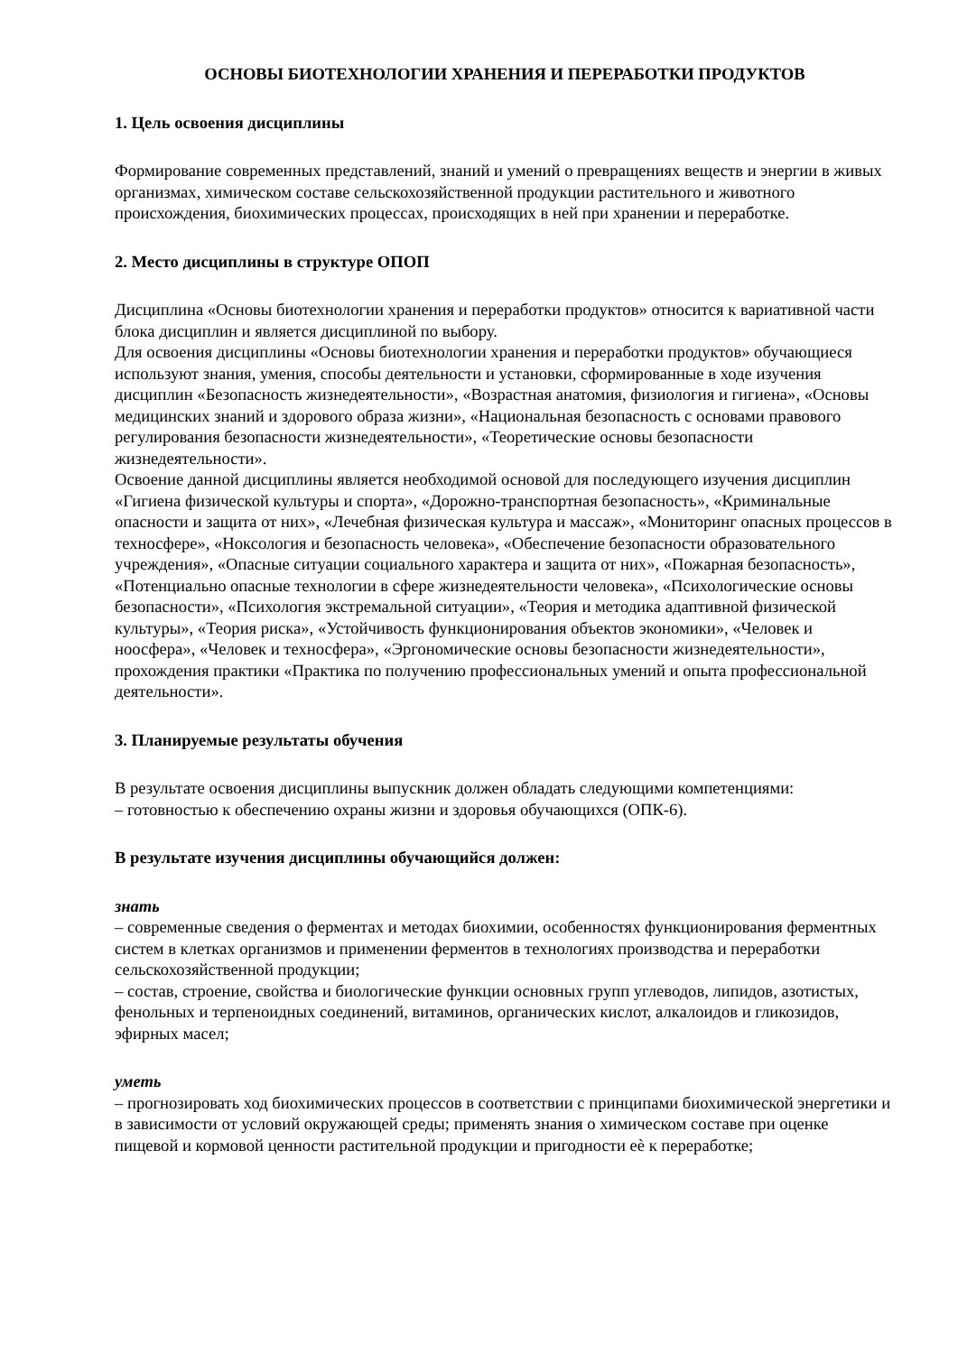ОСНОВЫ БИОТЕХНОЛОГИИ ХРАНЕНИЯ И ПЕРЕРАБОТКИ ПРОДУКТОВ
1. Цель освоения дисциплины
Формирование современных представлений, знаний и умений о превращениях веществ и энергии в живых организмах, химическом составе сельскохозяйственной продукции растительного и животного происхождения, биохимических процессах, происходящих в ней при хранении и переработке.
2. Место дисциплины в структуре ОПОП
Дисциплина «Основы биотехнологии хранения и переработки продуктов» относится к вариативной части блока дисциплин и является дисциплиной по выбору.
Для освоения дисциплины «Основы биотехнологии хранения и переработки продуктов» обучающиеся используют знания, умения, способы деятельности и установки, сформированные в ходе изучения дисциплин «Безопасность жизнедеятельности», «Возрастная анатомия, физиология и гигиена», «Основы медицинских знаний и здорового образа жизни», «Национальная безопасность с основами правового регулирования безопасности жизнедеятельности», «Теоретические основы безопасности жизнедеятельности».
Освоение данной дисциплины является необходимой основой для последующего изучения дисциплин «Гигиена физической культуры и спорта», «Дорожно-транспортная безопасность», «Криминальные опасности и защита от них», «Лечебная физическая культура и массаж», «Мониторинг опасных процессов в техносфере», «Ноксология и безопасность человека», «Обеспечение безопасности образовательного учреждения», «Опасные ситуации социального характера и защита от них», «Пожарная безопасность», «Потенциально опасные технологии в сфере жизнедеятельности человека», «Психологические основы безопасности», «Психология экстремальной ситуации», «Теория и методика адаптивной физической культуры», «Теория риска», «Устойчивость функционирования объектов экономики», «Человек и ноосфера», «Человек и техносфера», «Эргономические основы безопасности жизнедеятельности», прохождения практики «Практика по получению профессиональных умений и опыта профессиональной деятельности».
3. Планируемые результаты обучения
В результате освоения дисциплины выпускник должен обладать следующими компетенциями:
– готовностью к обеспечению охраны жизни и здоровья обучающихся (ОПК-6).
В результате изучения дисциплины обучающийся должен:
знать
– современные сведения о ферментах и методах биохимии, особенностях функционирования ферментных систем в клетках организмов и применении ферментов в технологиях производства и переработки сельскохозяйственной продукции;
– состав, строение, свойства и биологические функции основных групп углеводов, липидов, азотистых, фенольных и терпеноидных соединений, витаминов, органических кислот, алкалоидов и гликозидов, эфирных масел;
уметь
– прогнозировать ход биохимических процессов в соответствии с принципами биохимической энергетики и в зависимости от условий окружающей среды; применять знания о химическом составе при оценке пищевой и кормовой ценности растительной продукции и пригодности еѐ к переработке;